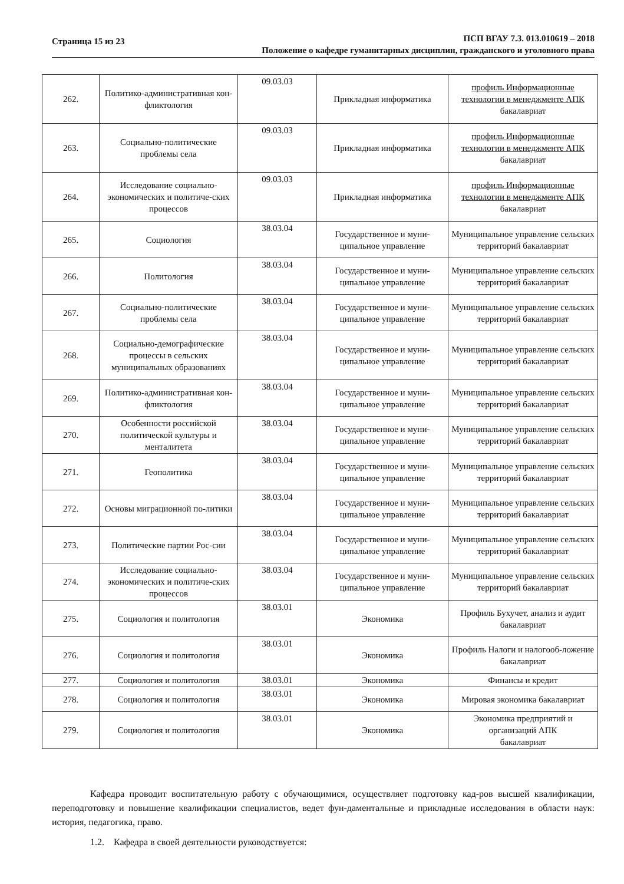Страница 15 из 23
ПСП ВГАУ 7.3. 013.010619 – 2018
Положение о кафедре гуманитарных дисциплин, гражданского и уголовного права
| 262. | Политико-административная кон-фликтология | 09.03.03 | Прикладная информатика | профиль Информационные технологии в менеджменте АПК бакалавриат |
| 263. | Социально-политические проблемы села | 09.03.03 | Прикладная информатика | профиль Информационные технологии в менеджменте АПК бакалавриат |
| 264. | Исследование социально-экономических и политиче-ских процессов | 09.03.03 | Прикладная информатика | профиль Информационные технологии в менеджменте АПК бакалавриат |
| 265. | Социология | 38.03.04 | Государственное и муни-ципальное управление | Муниципальное управление сельских территорий бакалавриат |
| 266. | Политология | 38.03.04 | Государственное и муни-ципальное управление | Муниципальное управление сельских территорий бакалавриат |
| 267. | Социально-политические проблемы села | 38.03.04 | Государственное и муни-ципальное управление | Муниципальное управление сельских территорий бакалавриат |
| 268. | Социально-демографические процессы в сельских муниципальных образованиях | 38.03.04 | Государственное и муни-ципальное управление | Муниципальное управление сельских территорий бакалавриат |
| 269. | Политико-административная кон-фликтология | 38.03.04 | Государственное и муни-ципальное управление | Муниципальное управление сельских территорий бакалавриат |
| 270. | Особенности российской политической культуры и менталитета | 38.03.04 | Государственное и муни-ципальное управление | Муниципальное управление сельских территорий бакалавриат |
| 271. | Геополитика | 38.03.04 | Государственное и муни-ципальное управление | Муниципальное управление сельских территорий бакалавриат |
| 272. | Основы миграционной по-литики | 38.03.04 | Государственное и муни-ципальное управление | Муниципальное управление сельских территорий бакалавриат |
| 273. | Политические партии Рос-сии | 38.03.04 | Государственное и муни-ципальное управление | Муниципальное управление сельских территорий бакалавриат |
| 274. | Исследование социально-экономических и политиче-ских процессов | 38.03.04 | Государственное и муни-ципальное управление | Муниципальное управление сельских территорий бакалавриат |
| 275. | Социология и политология | 38.03.01 | Экономика | Профиль Бухучет, анализ и аудит бакалавриат |
| 276. | Социология и политология | 38.03.01 | Экономика | Профиль Налоги и налогооб-ложение бакалавриат |
| 277. | Социология и политология | 38.03.01 | Экономика | Финансы и кредит |
| 278. | Социология и политология | 38.03.01 | Экономика | Мировая экономика бакалавриат |
| 279. | Социология и политология | 38.03.01 | Экономика | Экономика предприятий и организаций АПК бакалавриат |
Кафедра проводит воспитательную работу с обучающимися, осуществляет подготовку кад-ров высшей квалификации, переподготовку и повышение квалификации специалистов, ведет фун-даментальные и прикладные исследования в области наук: история, педагогика, право.
1.2. Кафедра в своей деятельности руководствуется: